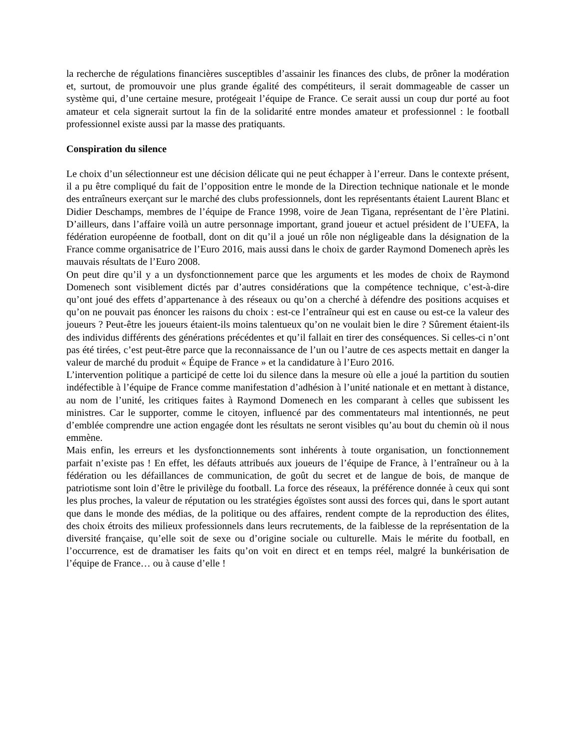la recherche de régulations financières susceptibles d’assainir les finances des clubs, de prôner la modération et, surtout, de promouvoir une plus grande égalité des compétiteurs, il serait dommageable de casser un système qui, d’une certaine mesure, protégeait l’équipe de France. Ce serait aussi un coup dur porté au foot amateur et cela signerait surtout la fin de la solidarité entre mondes amateur et professionnel : le football professionnel existe aussi par la masse des pratiquants.
Conspiration du silence
Le choix d’un sélectionneur est une décision délicate qui ne peut échapper à l’erreur. Dans le contexte présent, il a pu être compliqué du fait de l’opposition entre le monde de la Direction technique nationale et le monde des entraîneurs exerçant sur le marché des clubs professionnels, dont les représentants étaient Laurent Blanc et Didier Deschamps, membres de l’équipe de France 1998, voire de Jean Tigana, représentant de l’ère Platini. D’ailleurs, dans l’affaire voilà un autre personnage important, grand joueur et actuel président de l’UEFA, la fédération européenne de football, dont on dit qu’il a joué un rôle non négligeable dans la désignation de la France comme organisatrice de l’Euro 2016, mais aussi dans le choix de garder Raymond Domenech après les mauvais résultats de l’Euro 2008.
On peut dire qu’il y a un dysfonctionnement parce que les arguments et les modes de choix de Raymond Domenech sont visiblement dictés par d’autres considérations que la compétence technique, c’est-à-dire qu’ont joué des effets d’appartenance à des réseaux ou qu’on a cherché à défendre des positions acquises et qu’on ne pouvait pas énoncer les raisons du choix : est-ce l’entraîneur qui est en cause ou est-ce la valeur des joueurs ? Peut-être les joueurs étaient-ils moins talentueux qu’on ne voulait bien le dire ? Sûrement étaient-ils des individus différents des générations précédentes et qu’il fallait en tirer des conséquences. Si celles-ci n’ont pas été tirées, c’est peut-être parce que la reconnaissance de l’un ou l’autre de ces aspects mettait en danger la valeur de marché du produit « Équipe de France » et la candidature à l’Euro 2016.
L’intervention politique a participé de cette loi du silence dans la mesure où elle a joué la partition du soutien indéfectible à l’équipe de France comme manifestation d’adhésion à l’unité nationale et en mettant à distance, au nom de l’unité, les critiques faites à Raymond Domenech en les comparant à celles que subissent les ministres. Car le supporter, comme le citoyen, influencé par des commentateurs mal intentionnés, ne peut d’emblée comprendre une action engagée dont les résultats ne seront visibles qu’au bout du chemin où il nous emmène.
Mais enfin, les erreurs et les dysfonctionnements sont inhérents à toute organisation, un fonctionnement parfait n’existe pas ! En effet, les défauts attribués aux joueurs de l’équipe de France, à l’entraîneur ou à la fédération ou les défaillances de communication, de goût du secret et de langue de bois, de manque de patriotisme sont loin d’être le privilège du football. La force des réseaux, la préférence donnée à ceux qui sont les plus proches, la valeur de réputation ou les stratégies égoïstes sont aussi des forces qui, dans le sport autant que dans le monde des médias, de la politique ou des affaires, rendent compte de la reproduction des élites, des choix étroits des milieux professionnels dans leurs recrutements, de la faiblesse de la représentation de la diversité française, qu’elle soit de sexe ou d’origine sociale ou culturelle. Mais le mérite du football, en l’occurrence, est de dramatiser les faits qu’on voit en direct et en temps réel, malgré la bunkérisation de l’équipe de France… ou à cause d’elle !